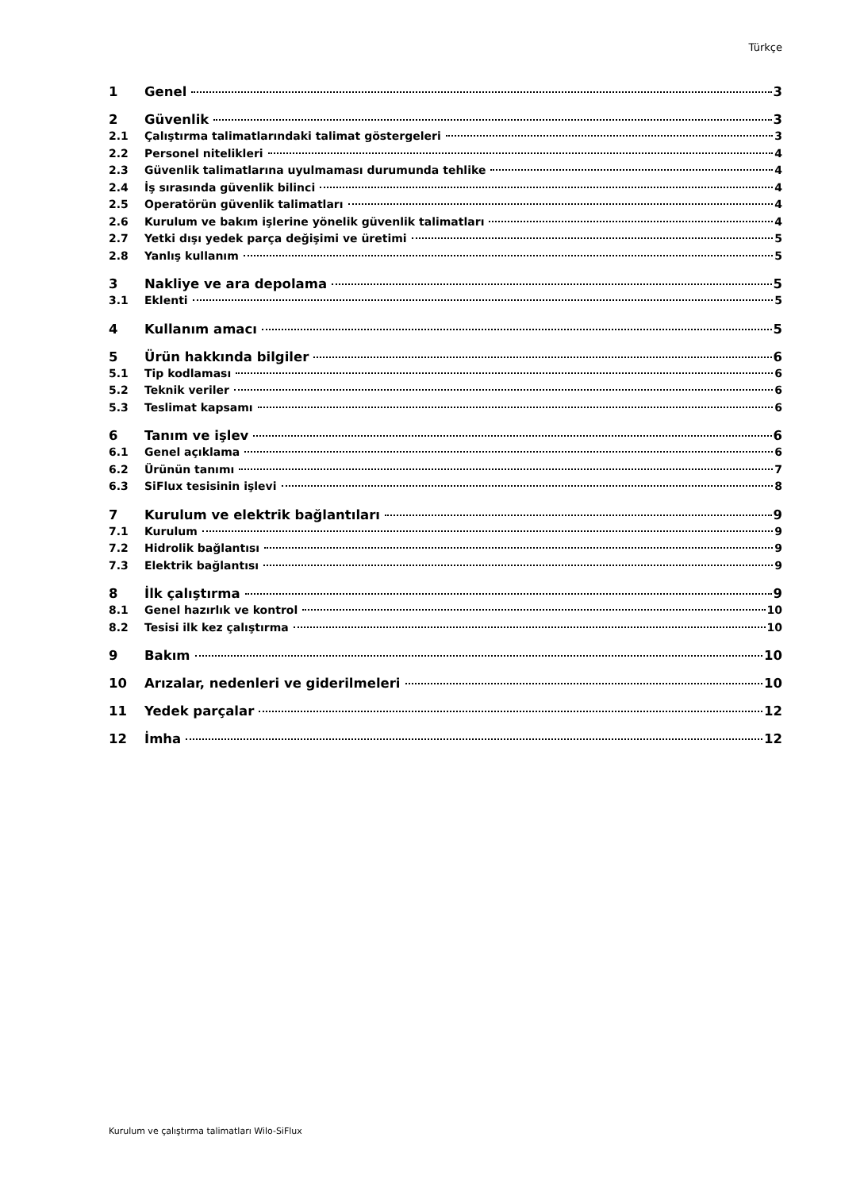Türkçe
1 Genel 3
2 Güvenlik 3
2.1 Çalıştırma talimatlarındaki talimat göstergeleri 3
2.2 Personel nitelikleri 4
2.3 Güvenlik talimatlarına uyulmaması durumunda tehlike 4
2.4 İş sırasında güvenlik bilinci 4
2.5 Operatörün güvenlik talimatları 4
2.6 Kurulum ve bakım işlerine yönelik güvenlik talimatları 4
2.7 Yetki dışı yedek parça değişimi ve üretimi 5
2.8 Yanlış kullanım 5
3 Nakliye ve ara depolama 5
3.1 Eklenti 5
4 Kullanım amacı 5
5 Ürün hakkında bilgiler 6
5.1 Tip kodlaması 6
5.2 Teknik veriler 6
5.3 Teslimat kapsamı 6
6 Tanım ve işlev 6
6.1 Genel açıklama 6
6.2 Ürünün tanımı 7
6.3 SiFlux tesisinin işlevi 8
7 Kurulum ve elektrik bağlantıları 9
7.1 Kurulum 9
7.2 Hidrolik bağlantısı 9
7.3 Elektrik bağlantısı 9
8 İlk çalıştırma 9
8.1 Genel hazırlık ve kontrol 10
8.2 Tesisi ilk kez çalıştırma 10
9 Bakım 10
10 Arızalar, nedenleri ve giderilmeleri 10
11 Yedek parçalar 12
12 İmha 12
Kurulum ve çalıştırma talimatları Wilo-SiFlux